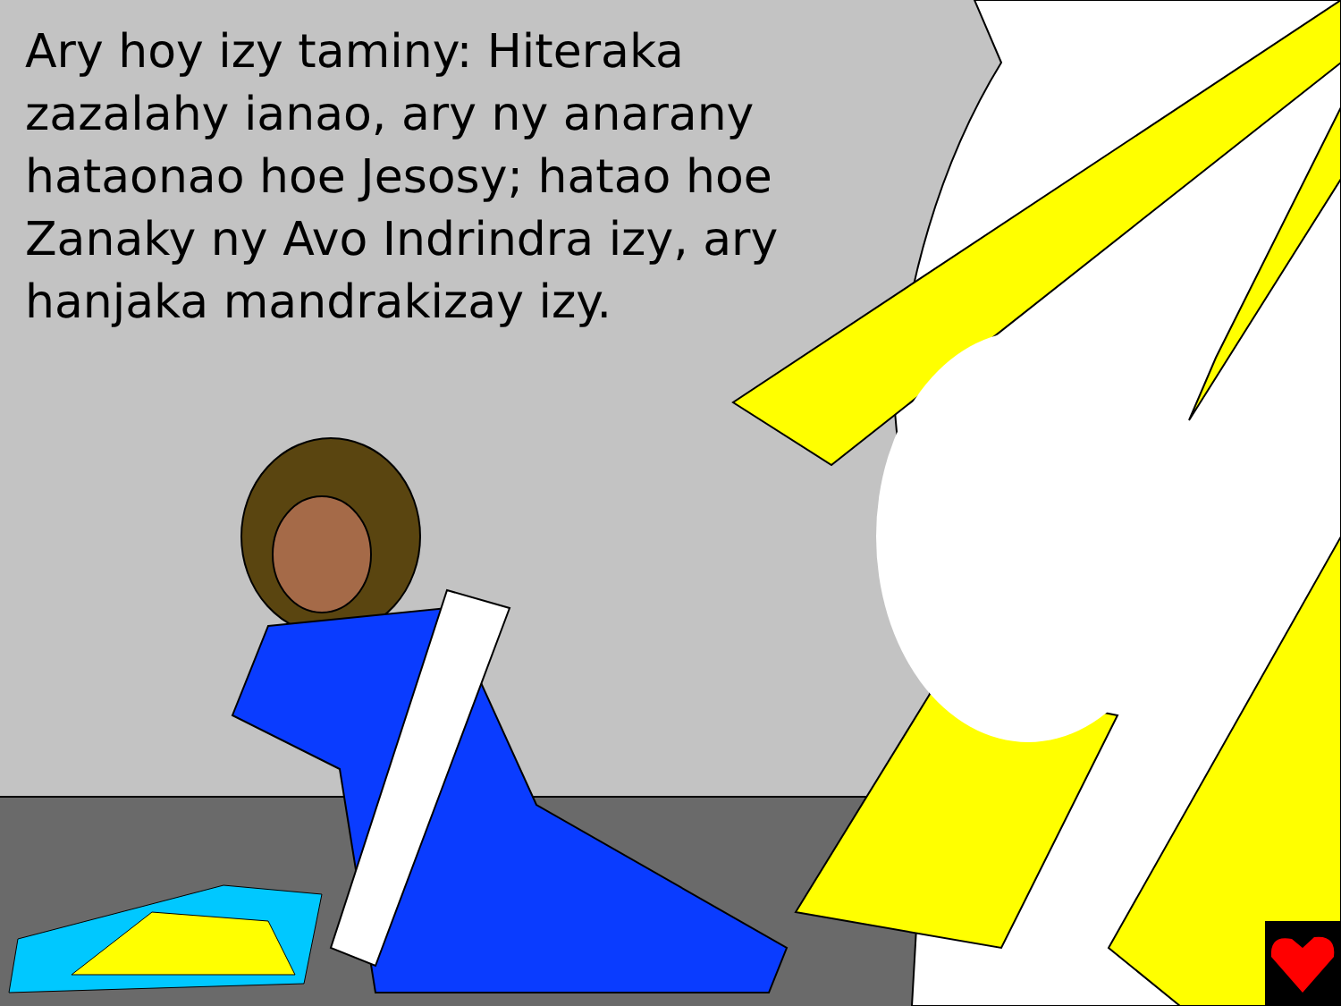Ary hoy izy taminy: Hiteraka zazalahy ianao, ary ny anarany hataonao hoe Jesosy; hatao hoe Zanaky ny Avo Indrindra izy, ary hanjaka mandrakizay izy.